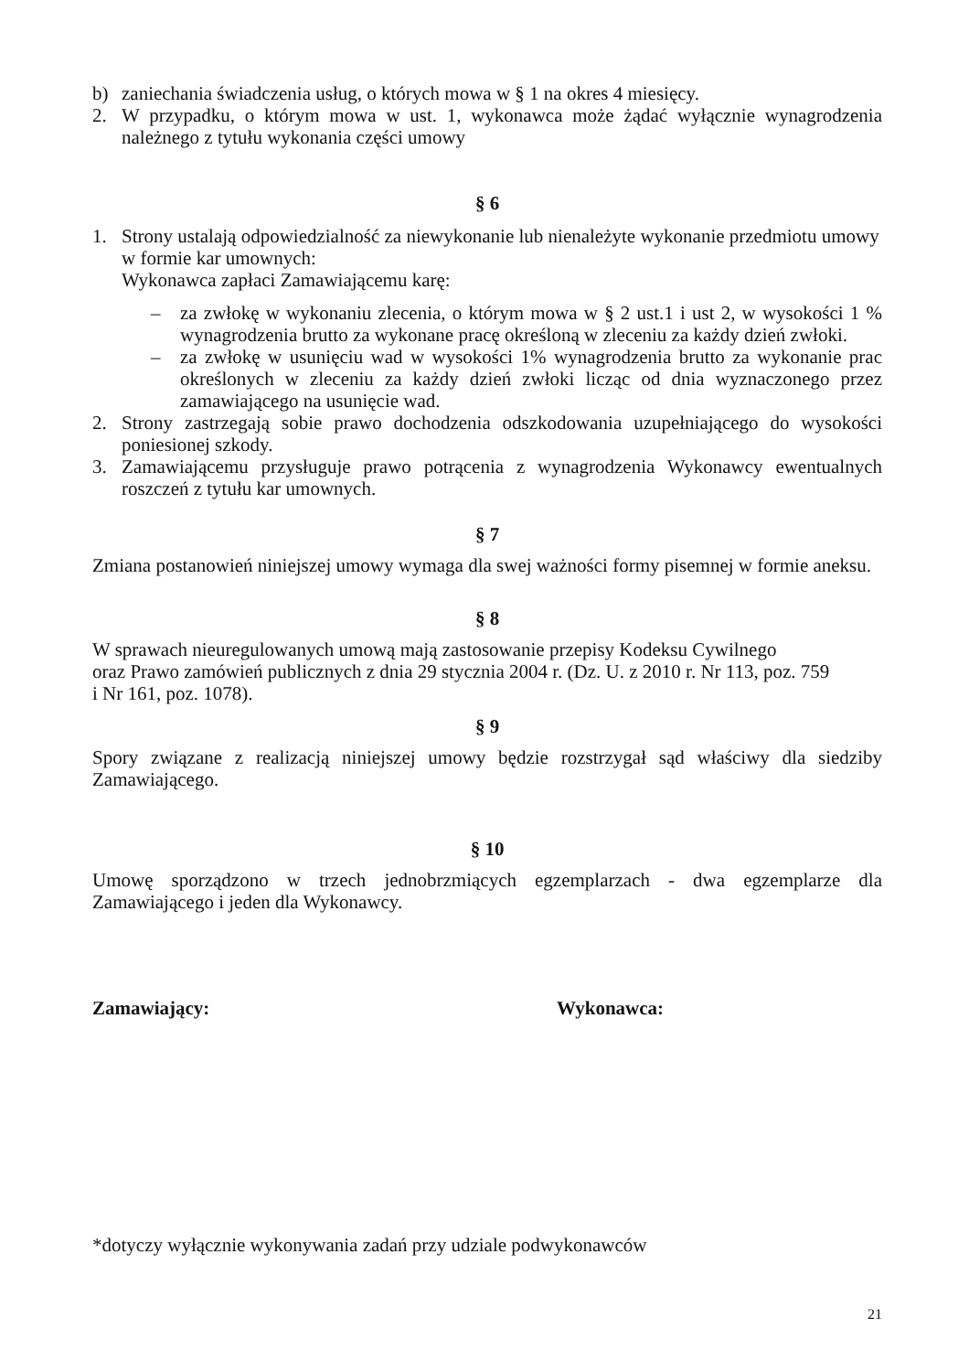b) zaniechania świadczenia usług, o których mowa w § 1 na okres 4 miesięcy.
2. W przypadku, o którym mowa w ust. 1, wykonawca może żądać wyłącznie wynagrodzenia należnego z tytułu wykonania części umowy
§ 6
1. Strony ustalają odpowiedzialność za niewykonanie lub nienależyte wykonanie przedmiotu umowy w formie kar umownych:
Wykonawca zapłaci Zamawiającemu karę:
– za zwłokę w wykonaniu zlecenia, o którym mowa w § 2 ust.1 i ust 2, w wysokości 1 % wynagrodzenia brutto za wykonane pracę określoną w zleceniu za każdy dzień zwłoki.
– za zwłokę w usunięciu wad w wysokości 1% wynagrodzenia brutto za wykonanie prac określonych w zleceniu za każdy dzień zwłoki licząc od dnia wyznaczonego przez zamawiającego na usunięcie wad.
2. Strony zastrzegają sobie prawo dochodzenia odszkodowania uzupełniającego do wysokości poniesionej szkody.
3. Zamawiającemu przysługuje prawo potrącenia z wynagrodzenia Wykonawcy ewentualnych roszczeń z tytułu kar umownych.
§ 7
Zmiana postanowień niniejszej umowy wymaga dla swej ważności formy pisemnej w formie aneksu.
§ 8
W sprawach nieuregulowanych umową mają zastosowanie przepisy Kodeksu Cywilnego
oraz Prawo zamówień publicznych z dnia 29 stycznia 2004 r. (Dz. U. z 2010 r. Nr 113, poz. 759
i Nr 161, poz. 1078).
§ 9
Spory związane z realizacją niniejszej umowy będzie rozstrzygał sąd właściwy dla siedziby Zamawiającego.
§ 10
Umowę sporządzono w trzech jednobrzmiących egzemplarzach - dwa egzemplarze dla Zamawiającego i jeden dla Wykonawcy.
Zamawiający: Wykonawca:
*dotyczy wyłącznie wykonywania zadań przy udziale podwykonawców
21